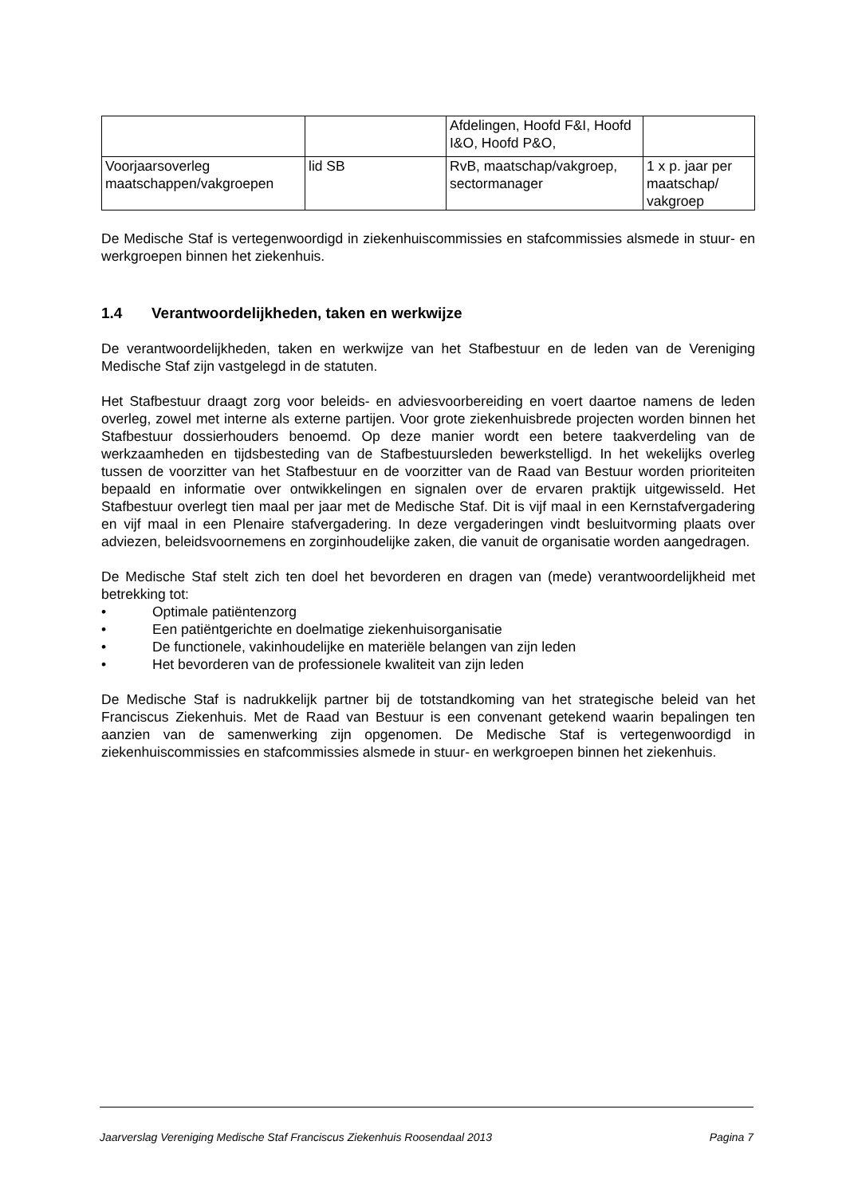| | | Afdelingen, Hoofd F&I, Hoofd I&O, Hoofd P&O, | |
| Voorjaarsoverleg maatschappen/vakgroepen | lid SB | RvB, maatschap/vakgroep, sectormanager | 1 x p. jaar per maatschap/ vakgroep |
De Medische Staf is vertegenwoordigd in ziekenhuiscommissies en stafcommissies alsmede in stuur- en werkgroepen binnen het ziekenhuis.
1.4 Verantwoordelijkheden, taken en werkwijze
De verantwoordelijkheden, taken en werkwijze van het Stafbestuur en de leden van de Vereniging Medische Staf zijn vastgelegd in de statuten.
Het Stafbestuur draagt zorg voor beleids- en adviesvoorbereiding en voert daartoe namens de leden overleg, zowel met interne als externe partijen. Voor grote ziekenhuisbrede projecten worden binnen het Stafbestuur dossierhouders benoemd. Op deze manier wordt een betere taakverdeling van de werkzaamheden en tijdsbesteding van de Stafbestuursleden bewerkstelligd. In het wekelijks overleg tussen de voorzitter van het Stafbestuur en de voorzitter van de Raad van Bestuur worden prioriteiten bepaald en informatie over ontwikkelingen en signalen over de ervaren praktijk uitgewisseld. Het Stafbestuur overlegt tien maal per jaar met de Medische Staf. Dit is vijf maal in een Kernstafvergadering en vijf maal in een Plenaire stafvergadering. In deze vergaderingen vindt besluitvorming plaats over adviezen, beleidsvoornemens en zorginhoudelijke zaken, die vanuit de organisatie worden aangedragen.
De Medische Staf stelt zich ten doel het bevorderen en dragen van (mede) verantwoordelijkheid met betrekking tot:
• Optimale patiëntenzorg
• Een patiëntgerichte en doelmatige ziekenhuisorganisatie
• De functionele, vakinhoudelijke en materiële belangen van zijn leden
• Het bevorderen van de professionele kwaliteit van zijn leden
De Medische Staf is nadrukkelijk partner bij de totstandkoming van het strategische beleid van het Franciscus Ziekenhuis. Met de Raad van Bestuur is een convenant getekend waarin bepalingen ten aanzien van de samenwerking zijn opgenomen. De Medische Staf is vertegenwoordigd in ziekenhuiscommissies en stafcommissies alsmede in stuur- en werkgroepen binnen het ziekenhuis.
Jaarverslag Vereniging Medische Staf Franciscus Ziekenhuis Roosendaal 2013 Pagina 7